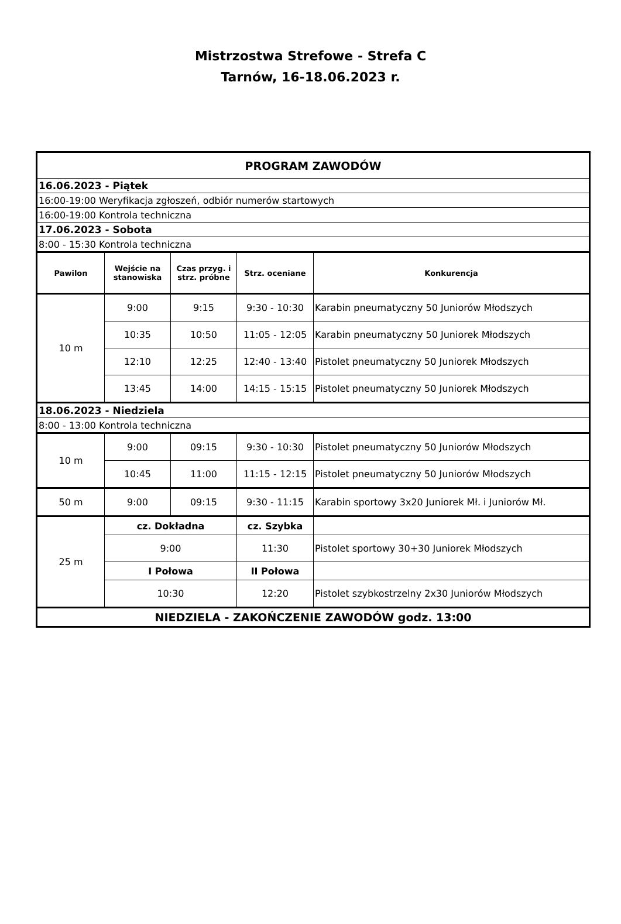Mistrzostwa Strefowe - Strefa C
Tarnów, 16-18.06.2023 r.
| PROGRAM ZAWODÓW | | | | |
| 16.06.2023 - Piątek | | | | |
| 16:00-19:00 Weryfikacja zgłoszeń, odbiór numerów startowych | | | | |
| 16:00-19:00 Kontrola techniczna | | | | |
| 17.06.2023 - Sobota | | | | |
| 8:00 - 15:30 Kontrola techniczna | | | | |
| Pawilon | Wejście na stanowiska | Czas przyg. i strz. próbne | Strz. oceniane | Konkurencja |
| 10 m | 9:00 | 9:15 | 9:30 - 10:30 | Karabin pneumatyczny 50 Juniorów Młodszych |
| | 10:35 | 10:50 | 11:05 - 12:05 | Karabin pneumatyczny 50 Juniorek Młodszych |
| | 12:10 | 12:25 | 12:40 - 13:40 | Pistolet pneumatyczny 50 Juniorek Młodszych |
| | 13:45 | 14:00 | 14:15 - 15:15 | Pistolet pneumatyczny 50 Juniorek Młodszych |
| 18.06.2023 - Niedziela | | | | |
| 8:00 - 13:00 Kontrola techniczna | | | | |
| 10 m | 9:00 | 09:15 | 9:30 - 10:30 | Pistolet pneumatyczny 50 Juniorów Młodszych |
| | 10:45 | 11:00 | 11:15 - 12:15 | Pistolet pneumatyczny 50 Juniorów Młodszych |
| 50 m | 9:00 | 09:15 | 9:30 - 11:15 | Karabin sportowy 3x20 Juniorek Mł. i Juniorów Mł. |
| 25 m | cz. Dokładna | | cz. Szybka | |
| | 9:00 | | 11:30 | Pistolet sportowy 30+30 Juniorek Młodszych |
| | I Połowa | | II Połowa | |
| | 10:30 | | 12:20 | Pistolet szybkostrzelny 2x30 Juniorów Młodszych |
| NIEDZIELA - ZAKOŃCZENIE ZAWODÓW godz. 13:00 | | | | |